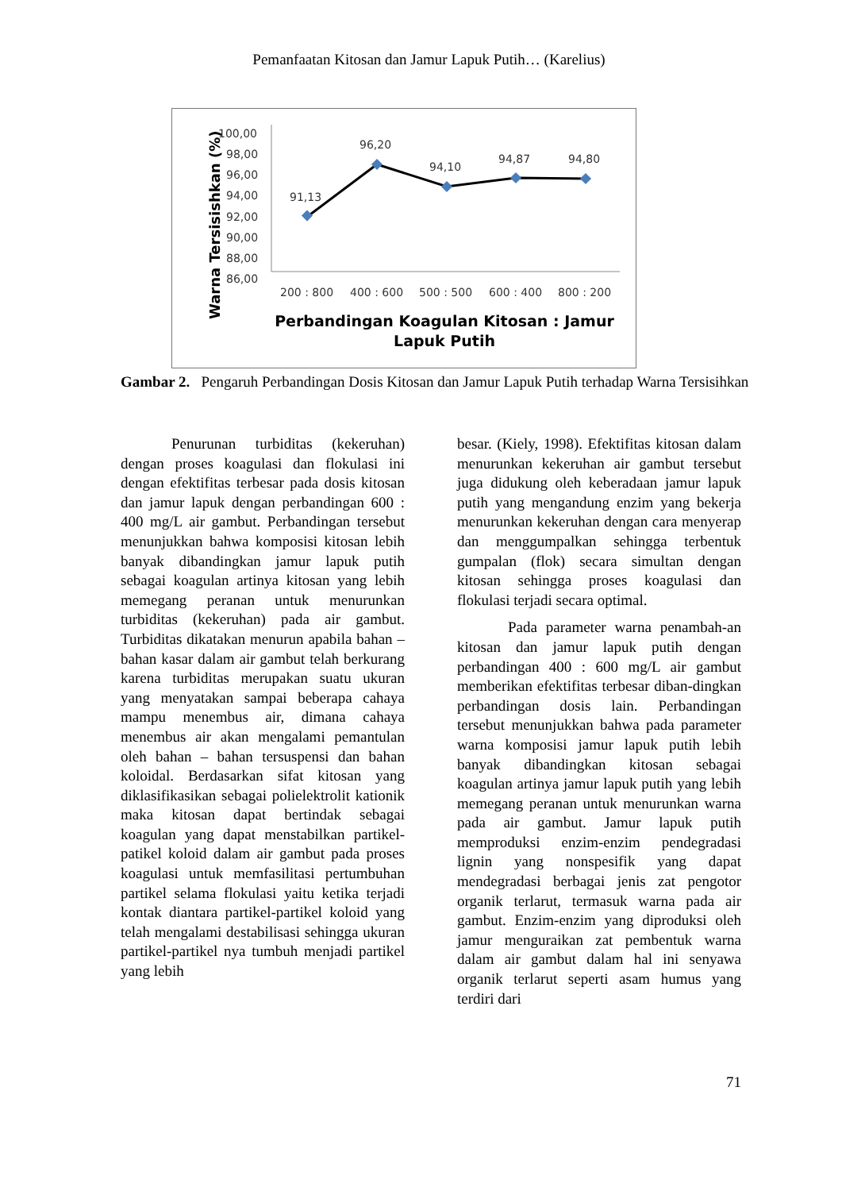Pemanfaatan Kitosan dan Jamur Lapuk Putih… (Karelius)
Warna Tersisishkan (%)
100,00
98,00
96,00
94,00
92,00
90,00
88,00
86,00
91,13
96,20
94,10
94,87
94,80
200 : 800
400 : 600
500 : 500
600 : 400
800 : 200
Perbandingan Koagulan Kitosan : Jamur
Lapuk Putih
Gambar 2. Pengaruh Perbandingan Dosis Kitosan dan Jamur Lapuk Putih terhadap Warna Tersisihkan
Penurunan turbiditas (kekeruhan) dengan proses koagulasi dan flokulasi ini dengan efektifitas terbesar pada dosis kitosan dan jamur lapuk dengan perbandingan 600 : 400 mg/L air gambut. Perbandingan tersebut menunjukkan bahwa komposisi kitosan lebih banyak dibandingkan jamur lapuk putih sebagai koagulan artinya kitosan yang lebih memegang peranan untuk menurunkan turbiditas (kekeruhan) pada air gambut. Turbiditas dikatakan menurun apabila bahan – bahan kasar dalam air gambut telah berkurang karena turbiditas merupakan suatu ukuran yang menyatakan sampai beberapa cahaya mampu menembus air, dimana cahaya menembus air akan mengalami pemantulan oleh bahan – bahan tersuspensi dan bahan koloidal. Berdasarkan sifat kitosan yang diklasifikasikan sebagai polielektrolit kationik maka kitosan dapat bertindak sebagai koagulan yang dapat menstabilkan partikel-patikel koloid dalam air gambut pada proses koagulasi untuk memfasilitasi pertumbuhan partikel selama flokulasi yaitu ketika terjadi kontak diantara partikel-partikel koloid yang telah mengalami destabilisasi sehingga ukuran partikel-partikel nya tumbuh menjadi partikel yang lebih
besar. (Kiely, 1998). Efektifitas kitosan dalam menurunkan kekeruhan air gambut tersebut juga didukung oleh keberadaan jamur lapuk putih yang mengandung enzim yang bekerja menurunkan kekeruhan dengan cara menyerap dan menggumpalkan sehingga terbentuk gumpalan (flok) secara simultan dengan kitosan sehingga proses koagulasi dan flokulasi terjadi secara optimal.
Pada parameter warna penambah-an kitosan dan jamur lapuk putih dengan perbandingan 400 : 600 mg/L air gambut memberikan efektifitas terbesar diban-dingkan perbandingan dosis lain. Perbandingan tersebut menunjukkan bahwa pada parameter warna komposisi jamur lapuk putih lebih banyak dibandingkan kitosan sebagai koagulan artinya jamur lapuk putih yang lebih memegang peranan untuk menurunkan warna pada air gambut. Jamur lapuk putih memproduksi enzim-enzim pendegradasi lignin yang nonspesifik yang dapat mendegradasi berbagai jenis zat pengotor organik terlarut, termasuk warna pada air gambut. Enzim-enzim yang diproduksi oleh jamur menguraikan zat pembentuk warna dalam air gambut dalam hal ini senyawa organik terlarut seperti asam humus yang terdiri dari
71